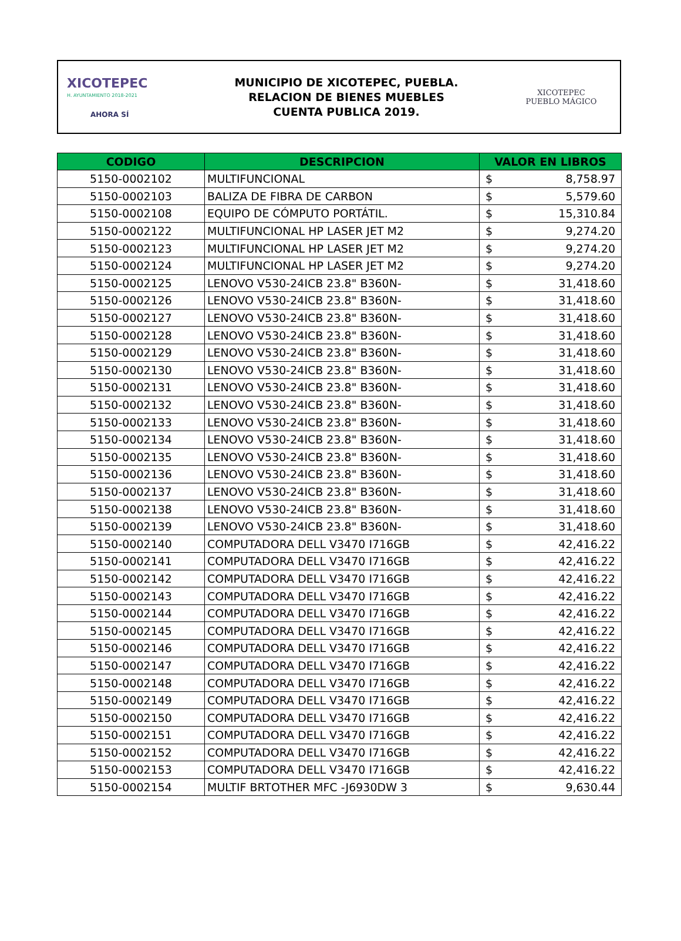XICOTEPEC
H. AYUNTAMIENTO 2018-2021
AHORA SÍ
MUNICIPIO DE XICOTEPEC, PUEBLA.
RELACION DE BIENES MUEBLES
CUENTA PUBLICA 2019.
XICOTEPEC
PUEBLO MÁGICO
| CODIGO | DESCRIPCION | VALOR EN LIBROS |
| --- | --- | --- |
| 5150-0002102 | MULTIFUNCIONAL | $ 8,758.97 |
| 5150-0002103 | BALIZA DE FIBRA DE CARBON | $ 5,579.60 |
| 5150-0002108 | EQUIPO DE CÓMPUTO PORTÁTIL. | $ 15,310.84 |
| 5150-0002122 | MULTIFUNCIONAL HP LASER JET M2 | $ 9,274.20 |
| 5150-0002123 | MULTIFUNCIONAL HP LASER JET M2 | $ 9,274.20 |
| 5150-0002124 | MULTIFUNCIONAL HP LASER JET M2 | $ 9,274.20 |
| 5150-0002125 | LENOVO V530-24ICB 23.8" B360N- | $ 31,418.60 |
| 5150-0002126 | LENOVO V530-24ICB 23.8" B360N- | $ 31,418.60 |
| 5150-0002127 | LENOVO V530-24ICB 23.8" B360N- | $ 31,418.60 |
| 5150-0002128 | LENOVO V530-24ICB 23.8" B360N- | $ 31,418.60 |
| 5150-0002129 | LENOVO V530-24ICB 23.8" B360N- | $ 31,418.60 |
| 5150-0002130 | LENOVO V530-24ICB 23.8" B360N- | $ 31,418.60 |
| 5150-0002131 | LENOVO V530-24ICB 23.8" B360N- | $ 31,418.60 |
| 5150-0002132 | LENOVO V530-24ICB 23.8" B360N- | $ 31,418.60 |
| 5150-0002133 | LENOVO V530-24ICB 23.8" B360N- | $ 31,418.60 |
| 5150-0002134 | LENOVO V530-24ICB 23.8" B360N- | $ 31,418.60 |
| 5150-0002135 | LENOVO V530-24ICB 23.8" B360N- | $ 31,418.60 |
| 5150-0002136 | LENOVO V530-24ICB 23.8" B360N- | $ 31,418.60 |
| 5150-0002137 | LENOVO V530-24ICB 23.8" B360N- | $ 31,418.60 |
| 5150-0002138 | LENOVO V530-24ICB 23.8" B360N- | $ 31,418.60 |
| 5150-0002139 | LENOVO V530-24ICB 23.8" B360N- | $ 31,418.60 |
| 5150-0002140 | COMPUTADORA DELL V3470 I716GB | $ 42,416.22 |
| 5150-0002141 | COMPUTADORA DELL V3470 I716GB | $ 42,416.22 |
| 5150-0002142 | COMPUTADORA DELL V3470 I716GB | $ 42,416.22 |
| 5150-0002143 | COMPUTADORA DELL V3470 I716GB | $ 42,416.22 |
| 5150-0002144 | COMPUTADORA DELL V3470 I716GB | $ 42,416.22 |
| 5150-0002145 | COMPUTADORA DELL V3470 I716GB | $ 42,416.22 |
| 5150-0002146 | COMPUTADORA DELL V3470 I716GB | $ 42,416.22 |
| 5150-0002147 | COMPUTADORA DELL V3470 I716GB | $ 42,416.22 |
| 5150-0002148 | COMPUTADORA DELL V3470 I716GB | $ 42,416.22 |
| 5150-0002149 | COMPUTADORA DELL V3470 I716GB | $ 42,416.22 |
| 5150-0002150 | COMPUTADORA DELL V3470 I716GB | $ 42,416.22 |
| 5150-0002151 | COMPUTADORA DELL V3470 I716GB | $ 42,416.22 |
| 5150-0002152 | COMPUTADORA DELL V3470 I716GB | $ 42,416.22 |
| 5150-0002153 | COMPUTADORA DELL V3470 I716GB | $ 42,416.22 |
| 5150-0002154 | MULTIF BRTOTHER MFC -J6930DW 3 | $ 9,630.44 |